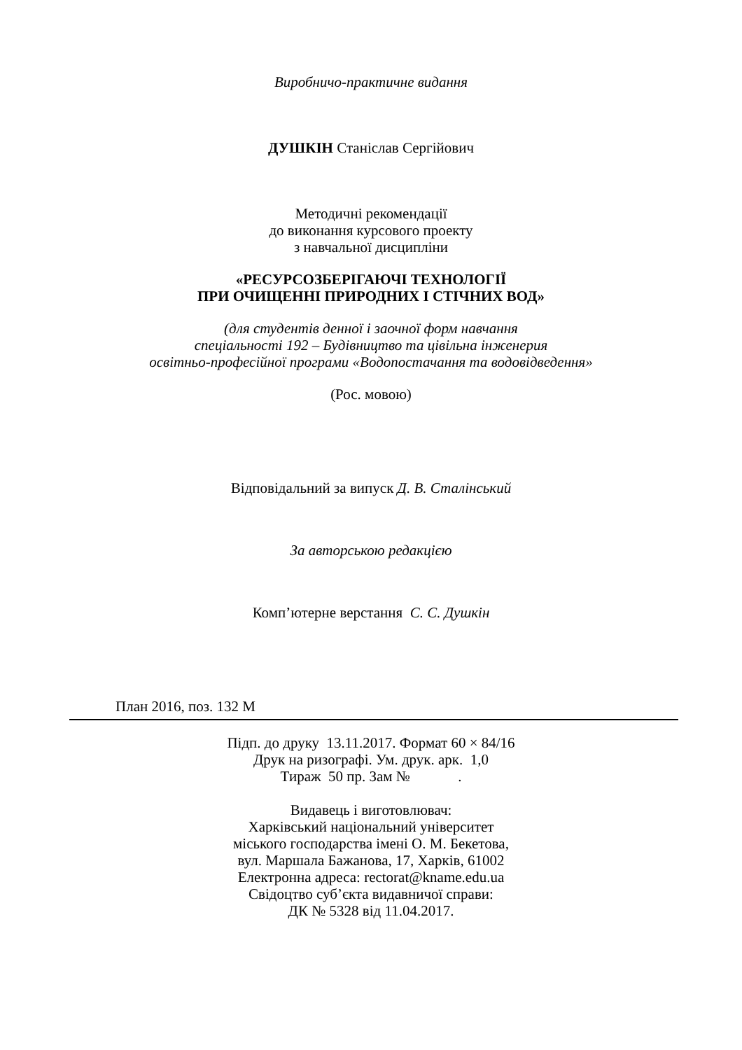Виробничо-практичне видання
ДУШКІН Станіслав Сергійович
Методичні рекомендації
до виконання курсового проекту
з навчальної дисципліни
«РЕСУРСОЗБЕРІГАЮЧІ ТЕХНОЛОГІЇ
ПРИ ОЧИЩЕННІ ПРИРОДНИХ І СТІЧНИХ ВОД»
(для студентів денної і заочної форм навчання
спеціальності 192 – Будівництво та цівільна інженерия
освітньо-професійної програми «Водопостачання та водовідведення»
(Рос. мовою)
Відповідальний за випуск Д. В. Сталінський
За авторською редакцією
Комп’ютерне верстання С. С. Душкін
План 2016, поз. 132 М
Підп. до друку 13.11.2017. Формат 60 × 84/16
Друк на ризографі. Ум. друк. арк. 1,0
Тираж 50 пр. Зам № .
Видавець і виготовлювач:
Харківський національний університет
міського господарства імені О. М. Бекетова,
вул. Маршала Бажанова, 17, Харків, 61002
Електронна адреса: rectorat@kname.edu.ua
Свідоцтво суб’єкта видавничої справи:
ДК № 5328 від 11.04.2017.